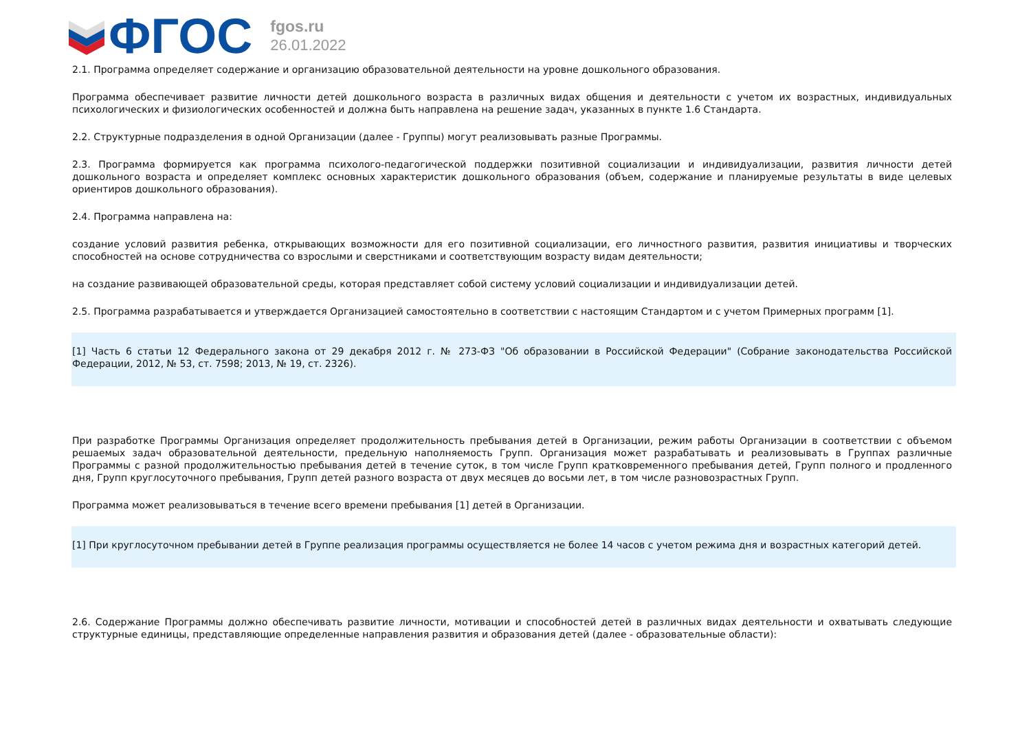ФГОС
fgos.ru
26.01.2022
2.1. Программа определяет содержание и организацию образовательной деятельности на уровне дошкольного образования.
Программа обеспечивает развитие личности детей дошкольного возраста в различных видах общения и деятельности с учетом их возрастных, индивидуальных психологических и физиологических особенностей и должна быть направлена на решение задач, указанных в пункте 1.6 Стандарта.
2.2. Структурные подразделения в одной Организации (далее - Группы) могут реализовывать разные Программы.
2.3. Программа формируется как программа психолого-педагогической поддержки позитивной социализации и индивидуализации, развития личности детей дошкольного возраста и определяет комплекс основных характеристик дошкольного образования (объем, содержание и планируемые результаты в виде целевых ориентиров дошкольного образования).
2.4. Программа направлена на:
создание условий развития ребенка, открывающих возможности для его позитивной социализации, его личностного развития, развития инициативы и творческих способностей на основе сотрудничества со взрослыми и сверстниками и соответствующим возрасту видам деятельности;
на создание развивающей образовательной среды, которая представляет собой систему условий социализации и индивидуализации детей.
2.5. Программа разрабатывается и утверждается Организацией самостоятельно в соответствии с настоящим Стандартом и с учетом Примерных программ [1].
[1] Часть 6 статьи 12 Федерального закона от 29 декабря 2012 г. № 273-ФЗ "Об образовании в Российской Федерации" (Собрание законодательства Российской Федерации, 2012, № 53, ст. 7598; 2013, № 19, ст. 2326).
При разработке Программы Организация определяет продолжительность пребывания детей в Организации, режим работы Организации в соответствии с объемом решаемых задач образовательной деятельности, предельную наполняемость Групп. Организация может разрабатывать и реализовывать в Группах различные Программы с разной продолжительностью пребывания детей в течение суток, в том числе Групп кратковременного пребывания детей, Групп полного и продленного дня, Групп круглосуточного пребывания, Групп детей разного возраста от двух месяцев до восьми лет, в том числе разновозрастных Групп.
Программа может реализовываться в течение всего времени пребывания [1] детей в Организации.
[1] При круглосуточном пребывании детей в Группе реализация программы осуществляется не более 14 часов с учетом режима дня и возрастных категорий детей.
2.6. Содержание Программы должно обеспечивать развитие личности, мотивации и способностей детей в различных видах деятельности и охватывать следующие структурные единицы, представляющие определенные направления развития и образования детей (далее - образовательные области):